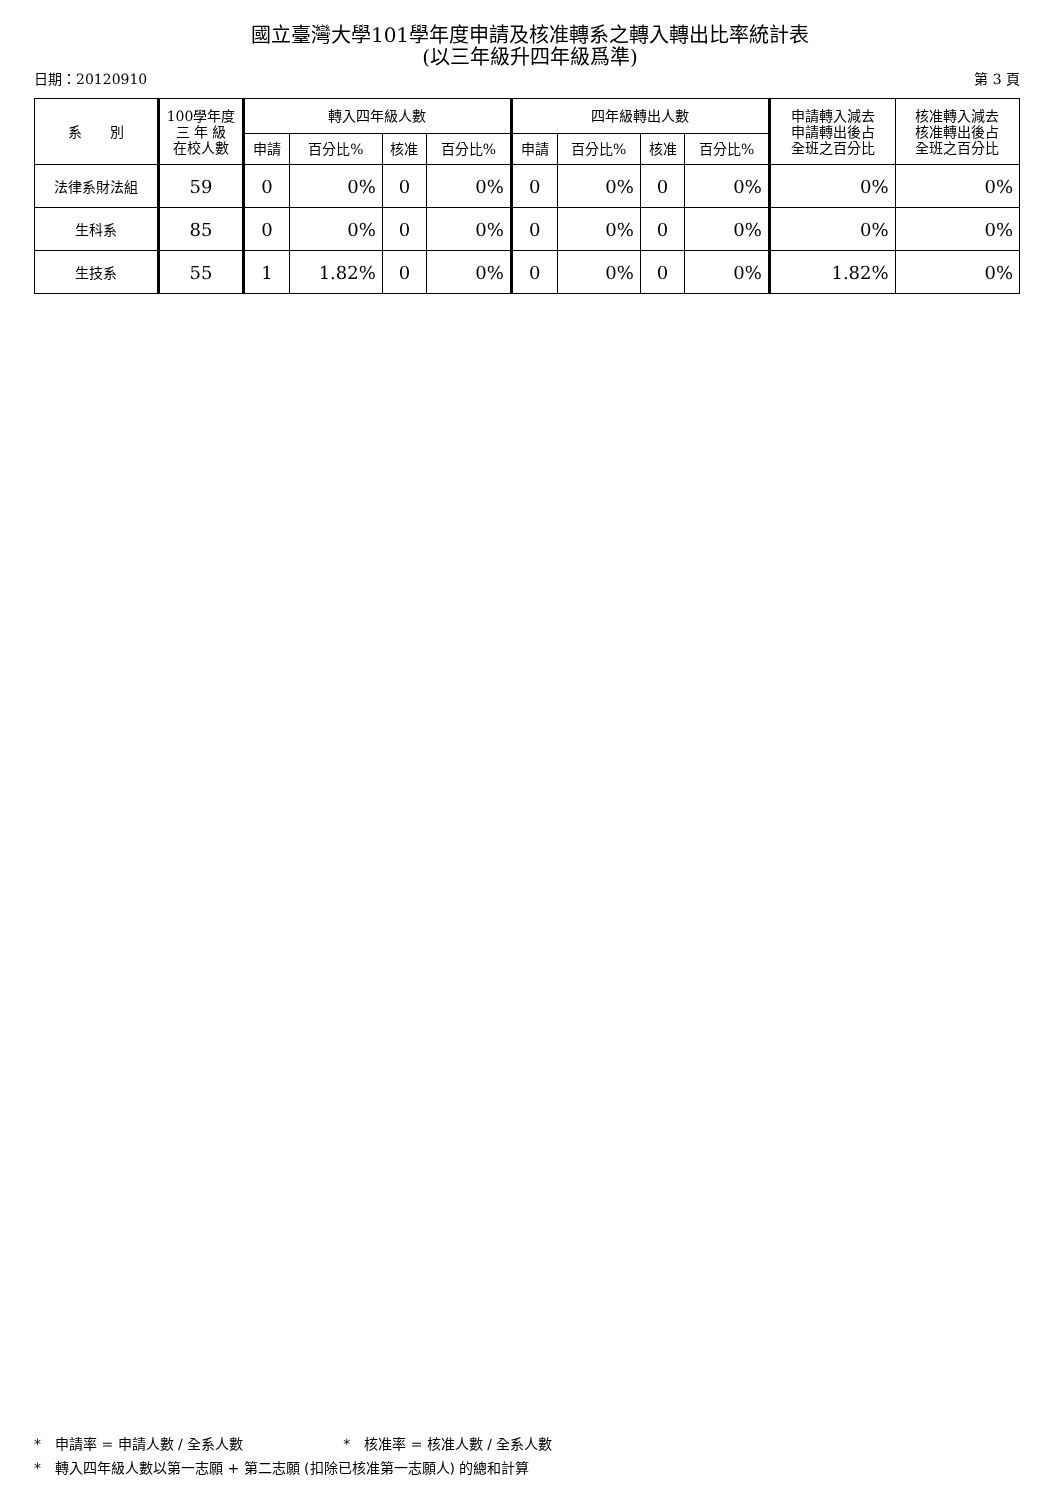國立臺灣大學101學年度申請及核准轉系之轉入轉出比率統計表
(以三年級升四年級爲準)
日期：20120910 第 3 頁
| 系 別 | 100學年度 三 年 級 在校人數 | 轉入四年級人數 | | | | 四年級轉出人數 | | | | 申請轉入減去 申請轉出後占 全班之百分比 | 核准轉入減去 核准轉出後占 全班之百分比 |
| --- | --- | --- | --- | --- | --- | --- | --- | --- | --- | --- | --- |
| | | 申請 | 百分比% | 核准 | 百分比% | 申請 | 百分比% | 核准 | 百分比% | | |
| 法律系財法組 | 59 | 0 | 0% | 0 | 0% | 0 | 0% | 0 | 0% | 0% | 0% |
| 生科系 | 85 | 0 | 0% | 0 | 0% | 0 | 0% | 0 | 0% | 0% | 0% |
| 生技系 | 55 | 1 | 1.82% | 0 | 0% | 0 | 0% | 0 | 0% | 1.82% | 0% |
*　申請率 = 申請人數 / 全系人數 *　核准率 = 核准人數 / 全系人數
*　轉入四年級人數以第一志願 + 第二志願 (扣除已核准第一志願人) 的總和計算